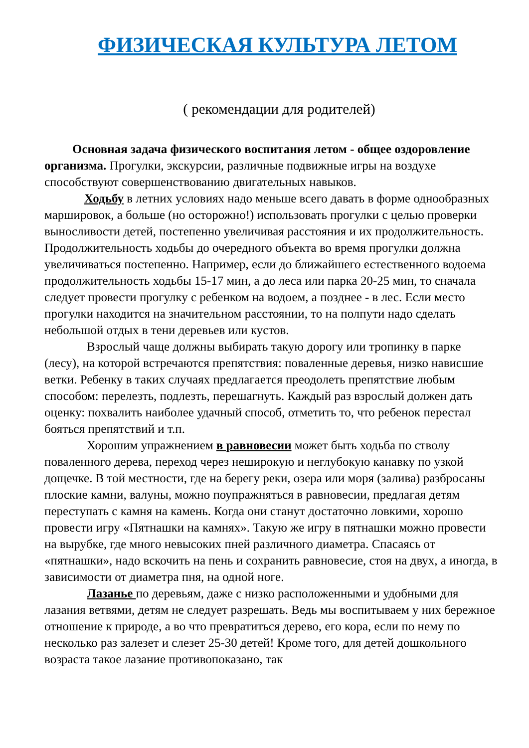ФИЗИЧЕСКАЯ КУЛЬТУРА ЛЕТОМ
( рекомендации для родителей)
Основная задача физического воспитания летом - общее оздоровление организма. Прогулки, экскурсии, различные подвижные игры на воздухе способствуют совершенствованию двигательных навыков.
Ходьбу в летних условиях надо меньше всего давать в форме однообразных маршировок, а больше (но осторожно!) использовать прогулки с целью проверки выносливости детей, постепенно увеличивая расстояния и их продолжительность. Продолжительность ходьбы до очередного объекта во время прогулки должна увеличиваться постепенно. Например, если до ближайшего естественного водоема продолжительность ходьбы 15-17 мин, а до леса или парка 20-25 мин, то сначала следует провести прогулку с ребенком на водоем, а позднее - в лес. Если место прогулки находится на значительном расстоянии, то на полпути надо сделать небольшой отдых в тени деревьев или кустов.
Взрослый чаще должны выбирать такую дорогу или тропинку в парке (лесу), на которой встречаются препятствия: поваленные деревья, низко нависшие ветки. Ребенку в таких случаях предлагается преодолеть препятствие любым способом: перелезть, подлезть, перешагнуть. Каждый раз взрослый должен дать оценку: похвалить наиболее удачный способ, отметить то, что ребенок перестал бояться препятствий и т.п.
Хорошим упражнением в равновесии может быть ходьба по стволу поваленного дерева, переход через неширокую и неглубокую канавку по узкой дощечке. В той местности, где на берегу реки, озера или моря (залива) разбросаны плоские камни, валуны, можно поупражняться в равновесии, предлагая детям переступать с камня на камень. Когда они станут достаточно ловкими, хорошо провести игру «Пятнашки на камнях». Такую же игру в пятнашки можно провести на вырубке, где много невысоких пней различного диаметра. Спасаясь от «пятнашки», надо вскочить на пень и сохранить равновесие, стоя на двух, а иногда, в зависимости от диаметра пня, на одной ноге.
Лазанье по деревьям, даже с низко расположенными и удобными для лазания ветвями, детям не следует разрешать. Ведь мы воспитываем у них бережное отношение к природе, а во что превратиться дерево, его кора, если по нему по несколько раз залезет и слезет 25-30 детей! Кроме того, для детей дошкольного возраста такое лазание противопоказано, так